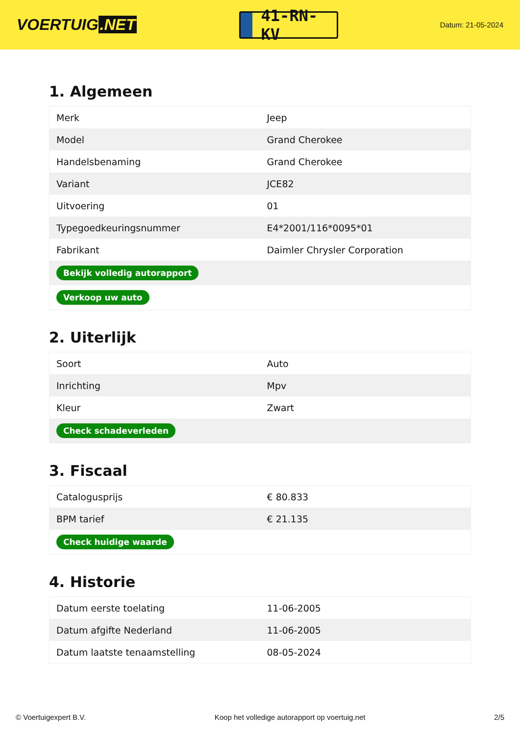VOERTUIG.NET
41-RN-KV
Datum: 21-05-2024
1. Algemeen
| Merk | Jeep |
| Model | Grand Cherokee |
| Handelsbenaming | Grand Cherokee |
| Variant | JCE82 |
| Uitvoering | 01 |
| Typegoedkeuringsnummer | E4*2001/116*0095*01 |
| Fabrikant | Daimler Chrysler Corporation |
| Bekijk volledig autorapport | |
| Verkoop uw auto | |
2. Uiterlijk
| Soort | Auto |
| Inrichting | Mpv |
| Kleur | Zwart |
| Check schadeverleden | |
3. Fiscaal
| Catalogusprijs | € 80.833 |
| BPM tarief | € 21.135 |
| Check huidige waarde | |
4. Historie
| Datum eerste toelating | 11-06-2005 |
| Datum afgifte Nederland | 11-06-2005 |
| Datum laatste tenaamstelling | 08-05-2024 |
© Voertuigexpert B.V. Koop het volledige autorapport op voertuig.net 2/5